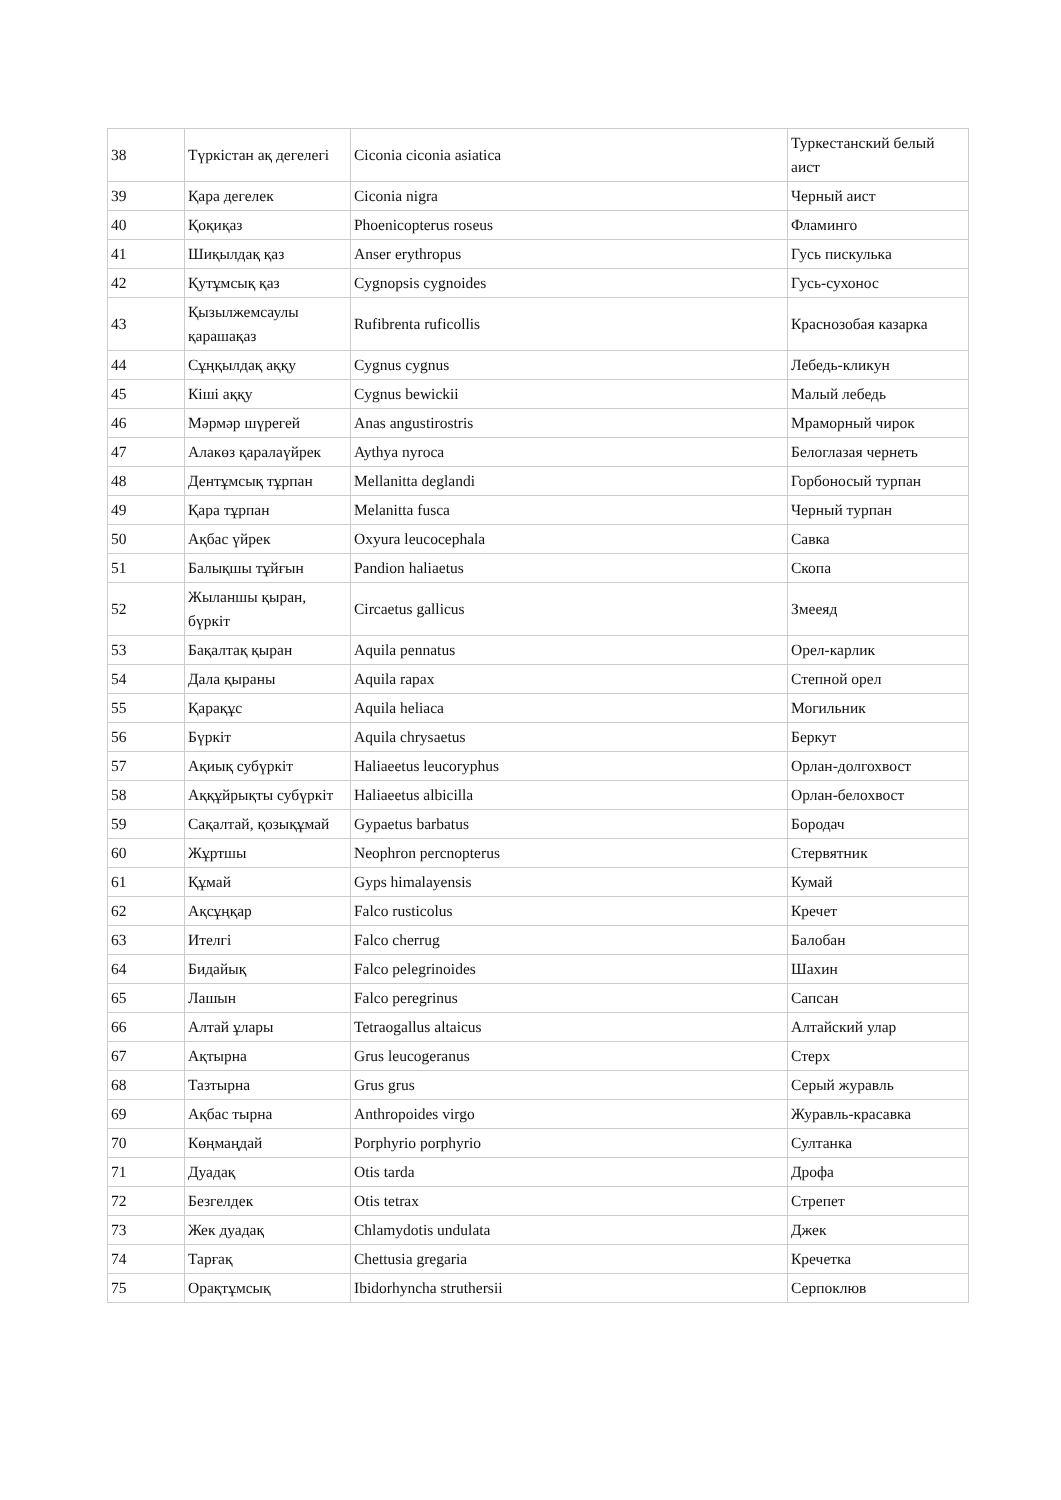| 38 | Түркістан ақ дегелегі | Ciconia ciconia asiatica | Туркестанский белый аист |
| 39 | Қара дегелек | Ciconia nigra | Черный аист |
| 40 | Қоқиқаз | Phoenicopterus roseus | Фламинго |
| 41 | Шиқылдақ қаз | Anser erythropus | Гусь пискулька |
| 42 | Қутұмсық қаз | Cygnopsis cygnoides | Гусь-сухонос |
| 43 | Қызылжемсаулы қарашақаз | Rufibrenta ruficollis | Краснозобая казарка |
| 44 | Сұңқылдақ аққу | Cygnus cygnus | Лебедь-кликун |
| 45 | Кіші аққу | Cygnus bewickii | Малый лебедь |
| 46 | Мәрмәр шүрегей | Anas angustirostris | Мраморный чирок |
| 47 | Алакөз қаралаүйрек | Aythya nyroca | Белоглазая чернеть |
| 48 | Дентұмсық тұрпан | Mellanitta deglandi | Горбоносый турпан |
| 49 | Қара тұрпан | Melanitta fusca | Черный турпан |
| 50 | Ақбас үйрек | Oxyura leucocephala | Савка |
| 51 | Балықшы тұйғын | Pandion haliaetus | Скопа |
| 52 | Жыланшы қыран, бүркіт | Circaetus gallicus | Змееяд |
| 53 | Бақалтақ қыран | Aquila pennatus | Орел-карлик |
| 54 | Дала қыраны | Aquila rapax | Степной орел |
| 55 | Қарақұс | Aquila heliaca | Могильник |
| 56 | Бүркіт | Aquila chrysaetus | Беркут |
| 57 | Ақиық субүркіт | Haliaeetus leucoryphus | Орлан-долгохвост |
| 58 | Аққұйрықты субүркіт | Haliaeetus albicilla | Орлан-белохвост |
| 59 | Сақалтай, қозықұмай | Gypaetus barbatus | Бородач |
| 60 | Жұртшы | Neophron percnopterus | Стервятник |
| 61 | Құмай | Gyps himalayensis | Кумай |
| 62 | Ақсұңқар | Falco rusticolus | Кречет |
| 63 | Ителгі | Falco cherrug | Балобан |
| 64 | Бидайық | Falco pelegrinoides | Шахин |
| 65 | Лашын | Falco peregrinus | Сапсан |
| 66 | Алтай ұлары | Tetraogallus altaicus | Алтайский улар |
| 67 | Ақтырна | Grus leucogeranus | Стерх |
| 68 | Тазтырна | Grus grus | Серый журавль |
| 69 | Ақбас тырна | Anthropoides virgo | Журавль-красавка |
| 70 | Көңмаңдай | Porphyrio porphyrio | Султанка |
| 71 | Дуадақ | Otis tarda | Дрофа |
| 72 | Безгелдек | Otis tetrax | Стрепет |
| 73 | Жек дуадақ | Chlamydotis undulata | Джек |
| 74 | Тарғақ | Chettusia gregaria | Кречетка |
| 75 | Орақтұмсық | Ibidorhyncha struthersii | Серпоклюв |